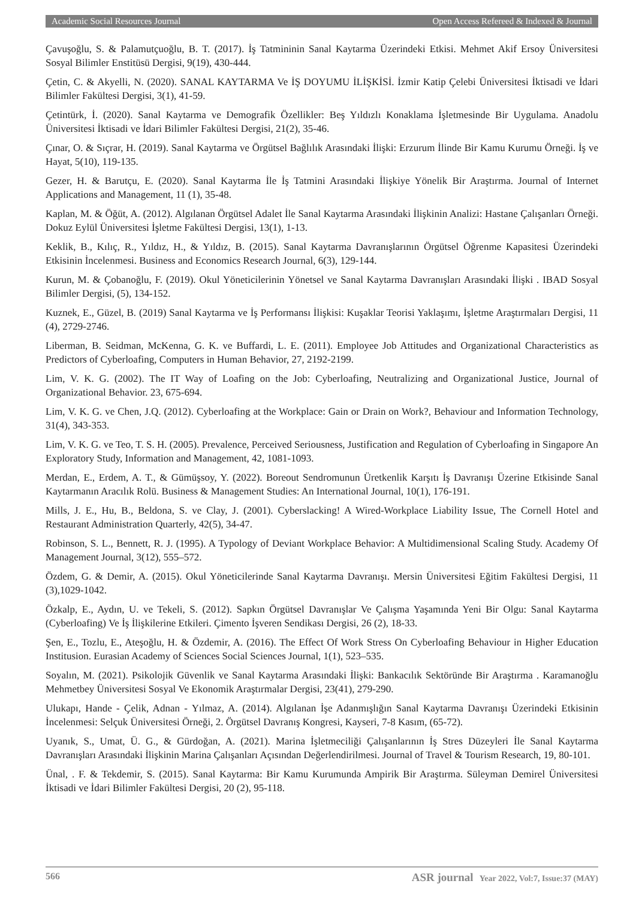Academic Social Resources Journal Open Access Refereed & Indexed & Journal
Çavuşoğlu, S. & Palamutçuoğlu, B. T. (2017). İş Tatmininin Sanal Kaytarma Üzerindeki Etkisi. Mehmet Akif Ersoy Üniversitesi Sosyal Bilimler Enstitüsü Dergisi, 9(19), 430-444.
Çetin, C. & Akyelli, N. (2020). SANAL KAYTARMA Ve İŞ DOYUMU İLİŞKİSİ. İzmir Katip Çelebi Üniversitesi İktisadi ve İdari Bilimler Fakültesi Dergisi, 3(1), 41-59.
Çetintürk, İ. (2020). Sanal Kaytarma ve Demografik Özellikler: Beş Yıldızlı Konaklama İşletmesinde Bir Uygulama. Anadolu Üniversitesi İktisadi ve İdari Bilimler Fakültesi Dergisi, 21(2), 35-46.
Çınar, O. & Sıçrar, H. (2019). Sanal Kaytarma ve Örgütsel Bağlılık Arasındaki İlişki: Erzurum İlinde Bir Kamu Kurumu Örneği. İş ve Hayat, 5(10), 119-135.
Gezer, H. & Barutçu, E. (2020). Sanal Kaytarma İle İş Tatmini Arasındaki İlişkiye Yönelik Bir Araştırma. Journal of Internet Applications and Management, 11 (1), 35-48.
Kaplan, M. & Öğüt, A. (2012). Algılanan Örgütsel Adalet İle Sanal Kaytarma Arasındaki İlişkinin Analizi: Hastane Çalışanları Örneği. Dokuz Eylül Üniversitesi İşletme Fakültesi Dergisi, 13(1), 1-13.
Keklik, B., Kılıç, R., Yıldız, H., & Yıldız, B. (2015). Sanal Kaytarma Davranışlarının Örgütsel Öğrenme Kapasitesi Üzerindeki Etkisinin İncelenmesi. Business and Economics Research Journal, 6(3), 129-144.
Kurun, M. & Çobanoğlu, F. (2019). Okul Yöneticilerinin Yönetsel ve Sanal Kaytarma Davranışları Arasındaki İlişki . IBAD Sosyal Bilimler Dergisi, (5), 134-152.
Kuznek, E., Güzel, B. (2019) Sanal Kaytarma ve İş Performansı İlişkisi: Kuşaklar Teorisi Yaklaşımı, İşletme Araştırmaları Dergisi, 11 (4), 2729-2746.
Liberman, B. Seidman, McKenna, G. K. ve Buffardi, L. E. (2011). Employee Job Attitudes and Organizational Characteristics as Predictors of Cyberloafing, Computers in Human Behavior, 27, 2192-2199.
Lim, V. K. G. (2002). The IT Way of Loafing on the Job: Cyberloafing, Neutralizing and Organizational Justice, Journal of Organizational Behavior. 23, 675-694.
Lim, V. K. G. ve Chen, J.Q. (2012). Cyberloafing at the Workplace: Gain or Drain on Work?, Behaviour and Information Technology, 31(4), 343-353.
Lim, V. K. G. ve Teo, T. S. H. (2005). Prevalence, Perceived Seriousness, Justification and Regulation of Cyberloafing in Singapore An Exploratory Study, Information and Management, 42, 1081-1093.
Merdan, E., Erdem, A. T., & Gümüşsoy, Y. (2022). Boreout Sendromunun Üretkenlik Karşıtı İş Davranışı Üzerine Etkisinde Sanal Kaytarmanın Aracılık Rolü. Business & Management Studies: An International Journal, 10(1), 176-191.
Mills, J. E., Hu, B., Beldona, S. ve Clay, J. (2001). Cyberslacking! A Wired-Workplace Liability Issue, The Cornell Hotel and Restaurant Administration Quarterly, 42(5), 34-47.
Robinson, S. L., Bennett, R. J. (1995). A Typology of Deviant Workplace Behavior: A Multidimensional Scaling Study. Academy Of Management Journal, 3(12), 555–572.
Özdem, G. & Demir, A. (2015). Okul Yöneticilerinde Sanal Kaytarma Davranışı. Mersin Üniversitesi Eğitim Fakültesi Dergisi, 11 (3),1029-1042.
Özkalp, E., Aydın, U. ve Tekeli, S. (2012). Sapkın Örgütsel Davranışlar Ve Çalışma Yaşamında Yeni Bir Olgu: Sanal Kaytarma (Cyberloafing) Ve İş İlişkilerine Etkileri. Çimento İşveren Sendikası Dergisi, 26 (2), 18-33.
Şen, E., Tozlu, E., Ateşoğlu, H. & Özdemir, A. (2016). The Effect Of Work Stress On Cyberloafing Behaviour in Higher Education Institusion. Eurasian Academy of Sciences Social Sciences Journal, 1(1), 523–535.
Soyalın, M. (2021). Psikolojik Güvenlik ve Sanal Kaytarma Arasındaki İlişki: Bankacılık Sektöründe Bir Araştırma . Karamanoğlu Mehmetbey Üniversitesi Sosyal Ve Ekonomik Araştırmalar Dergisi, 23(41), 279-290.
Ulukapı, Hande - Çelik, Adnan - Yılmaz, A. (2014). Algılanan İşe Adanmışlığın Sanal Kaytarma Davranışı Üzerindeki Etkisinin İncelenmesi: Selçuk Üniversitesi Örneği, 2. Örgütsel Davranış Kongresi, Kayseri, 7-8 Kasım, (65-72).
Uyanık, S., Umat, Ü. G., & Gürdoğan, A. (2021). Marina İşletmeciliği Çalışanlarının İş Stres Düzeyleri İle Sanal Kaytarma Davranışları Arasındaki İlişkinin Marina Çalışanları Açısından Değerlendirilmesi. Journal of Travel & Tourism Research, 19, 80-101.
Ünal, . F. & Tekdemir, S. (2015). Sanal Kaytarma: Bir Kamu Kurumunda Ampirik Bir Araştırma. Süleyman Demirel Üniversitesi İktisadi ve İdari Bilimler Fakültesi Dergisi, 20 (2), 95-118.
566 ASR journal Year 2022, Vol:7, Issue:37 (MAY)